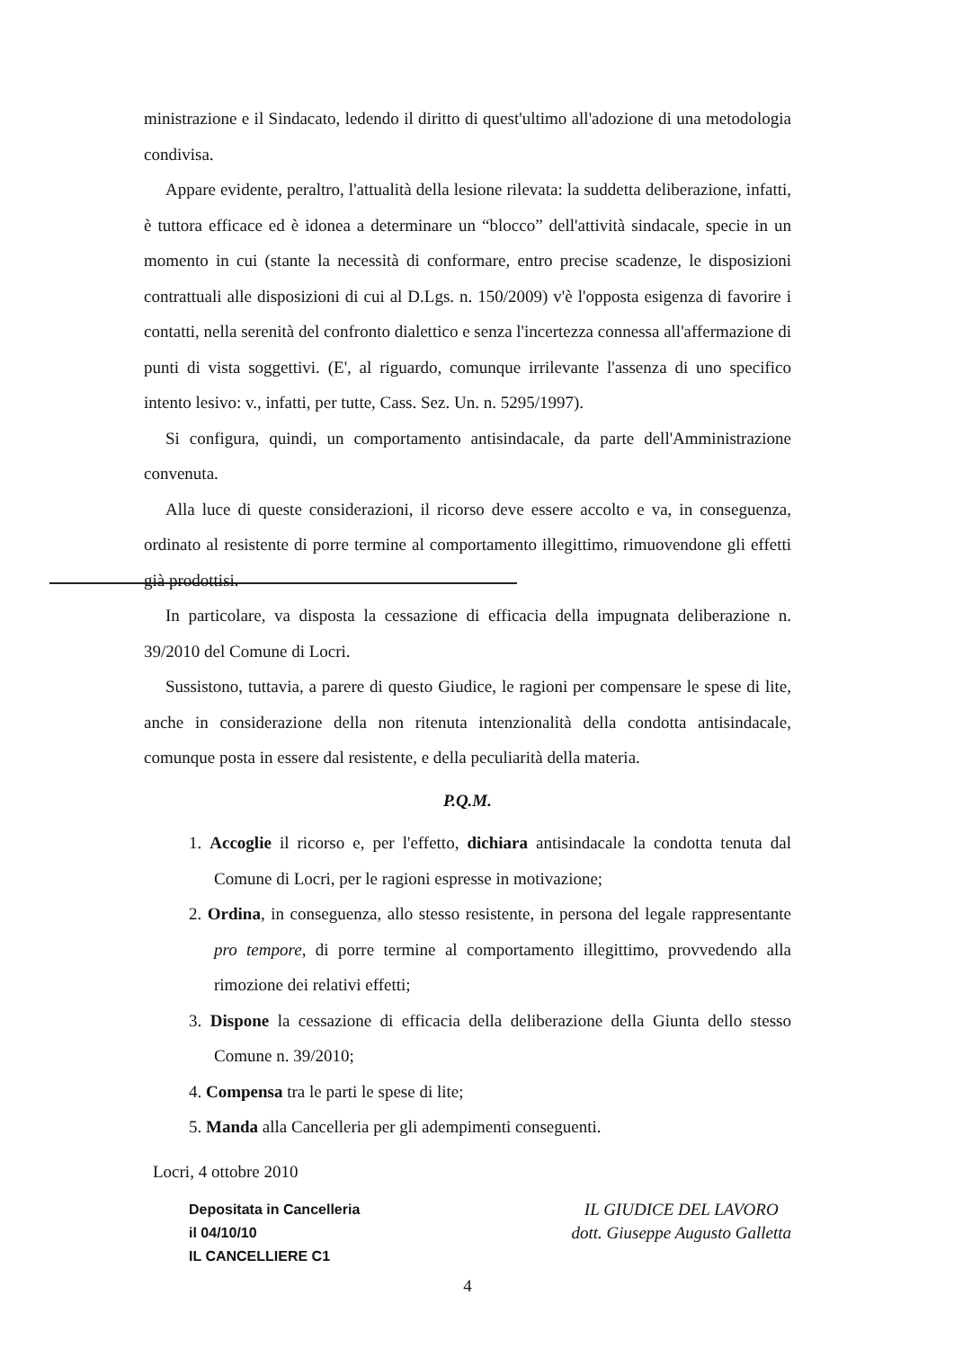ministrazione e il Sindacato, ledendo il diritto di quest'ultimo all'adozione di una metodologia condivisa.
Appare evidente, peraltro, l'attualità della lesione rilevata: la suddetta deliberazione, infatti, è tuttora efficace ed è idonea a determinare un “blocco” dell'attività sindacale, specie in un momento in cui (stante la necessità di conformare, entro precise scadenze, le disposizioni contrattuali alle disposizioni di cui al D.Lgs. n. 150/2009) v'è l'opposta esigenza di favorire i contatti, nella serenità del confronto dialettico e senza l'incertezza connessa all'affermazione di punti di vista soggettivi. (E', al riguardo, comunque irrilevante l'assenza di uno specifico intento lesivo: v., infatti, per tutte, Cass. Sez. Un. n. 5295/1997).
Si configura, quindi, un comportamento antisindacale, da parte dell'Amministrazione convenuta.
Alla luce di queste considerazioni, il ricorso deve essere accolto e va, in conseguenza, ordinato al resistente di porre termine al comportamento illegittimo, rimuovendone gli effetti già prodottisi.
In particolare, va disposta la cessazione di efficacia della impugnata deliberazione n. 39/2010 del Comune di Locri.
Sussistono, tuttavia, a parere di questo Giudice, le ragioni per compensare le spese di lite, anche in considerazione della non ritenuta intenzionalità della condotta antisindacale, comunque posta in essere dal resistente, e della peculiarità della materia.
P.Q.M.
1. Accoglie il ricorso e, per l'effetto, dichiara antisindacale la condotta tenuta dal Comune di Locri, per le ragioni espresse in motivazione;
2. Ordina, in conseguenza, allo stesso resistente, in persona del legale rappresentante pro tempore, di porre termine al comportamento illegittimo, provvedendo alla rimozione dei relativi effetti;
3. Dispone la cessazione di efficacia della deliberazione della Giunta dello stesso Comune n. 39/2010;
4. Compensa tra le parti le spese di lite;
5. Manda alla Cancelleria per gli adempimenti conseguenti.
Locri, 4 ottobre 2010
Depositata in Cancelleria
il 04/10/10
IL CANCELLIERE C1
IL GIUDICE DEL LAVORO
dott. Giuseppe Augusto Galletta
4